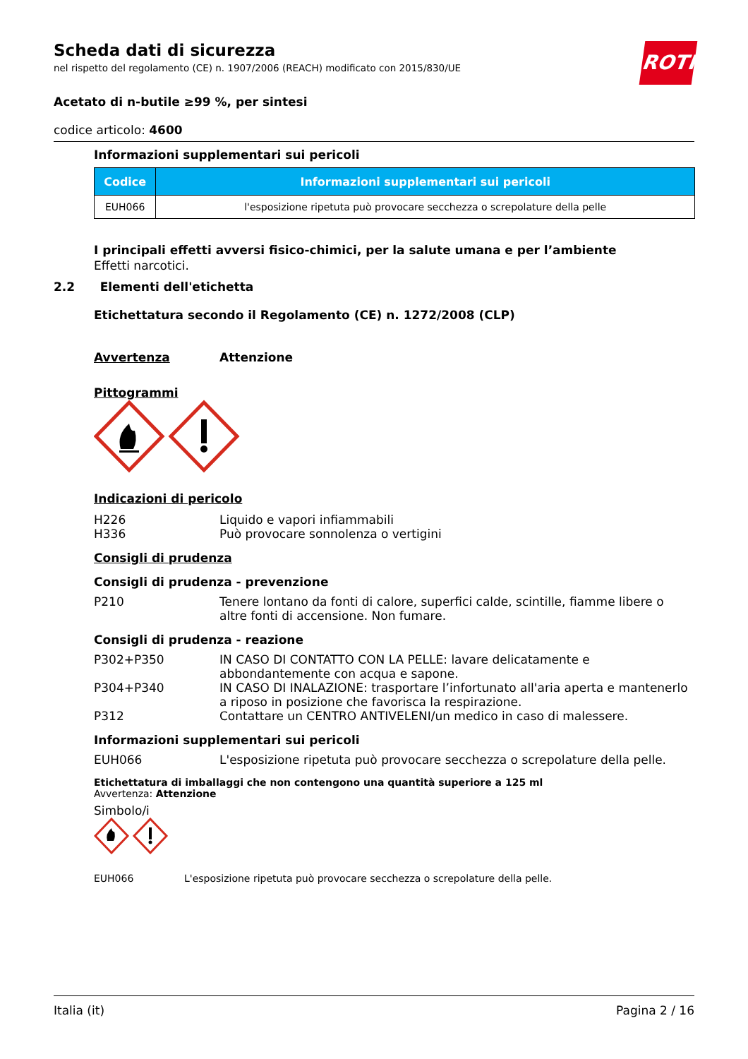Scheda dati di sicurezza
nel rispetto del regolamento (CE) n. 1907/2006 (REACH) modificato con 2015/830/UE
ROTH
Acetato di n-butile ≥99 %, per sintesi
codice articolo: 4600
Informazioni supplementari sui pericoli
| Codice | Informazioni supplementari sui pericoli |
| --- | --- |
| EUH066 | l'esposizione ripetuta può provocare secchezza o screpolature della pelle |
I principali effetti avversi fisico-chimici, per la salute umana e per l’ambiente
Effetti narcotici.
2.2 Elementi dell'etichetta
Etichettatura secondo il Regolamento (CE) n. 1272/2008 (CLP)
Avvertenza Attenzione
Pittogrammi
Indicazioni di pericolo
H226 Liquido e vapori infiammabili
H336 Può provocare sonnolenza o vertigini
Consigli di prudenza
Consigli di prudenza - prevenzione
P210 Tenere lontano da fonti di calore, superfici calde, scintille, fiamme libere o altre fonti di accensione. Non fumare.
Consigli di prudenza - reazione
P302+P350 IN CASO DI CONTATTO CON LA PELLE: lavare delicatamente e abbondantemente con acqua e sapone.
P304+P340 IN CASO DI INALAZIONE: trasportare l’infortunato all'aria aperta e mantenerlo a riposo in posizione che favorisca la respirazione.
P312 Contattare un CENTRO ANTIVELENI/un medico in caso di malessere.
Informazioni supplementari sui pericoli
EUH066 L'esposizione ripetuta può provocare secchezza o screpolature della pelle.
Etichettatura di imballaggi che non contengono una quantità superiore a 125 ml
Avvertenza: Attenzione
Simbolo/i
EUH066 L'esposizione ripetuta può provocare secchezza o screpolature della pelle.
Italia (it) Pagina 2 / 16